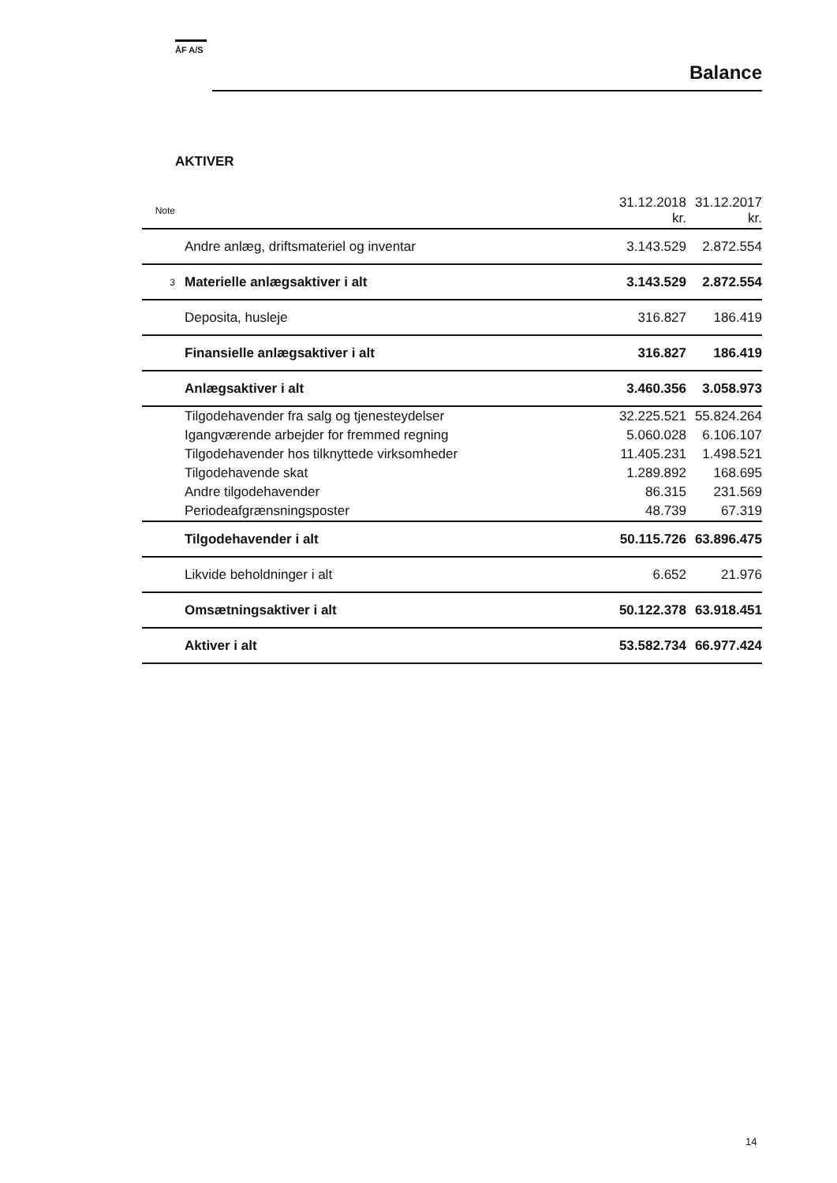ÅF A/S
Balance
AKTIVER
| Note | | 31.12.2018 kr. | 31.12.2017 kr. |
| --- | --- | --- | --- |
| | Andre anlæg, driftsmateriel og inventar | 3.143.529 | 2.872.554 |
| 3 | Materielle anlægsaktiver i alt | 3.143.529 | 2.872.554 |
| | Deposita, husleje | 316.827 | 186.419 |
| | Finansielle anlægsaktiver i alt | 316.827 | 186.419 |
| | Anlægsaktiver i alt | 3.460.356 | 3.058.973 |
| | Tilgodehavender fra salg og tjenesteydelser | 32.225.521 | 55.824.264 |
| | Igangværende arbejder for fremmed regning | 5.060.028 | 6.106.107 |
| | Tilgodehavender hos tilknyttede virksomheder | 11.405.231 | 1.498.521 |
| | Tilgodehavende skat | 1.289.892 | 168.695 |
| | Andre tilgodehavender | 86.315 | 231.569 |
| | Periodeafgrænsningsposter | 48.739 | 67.319 |
| | Tilgodehavender i alt | 50.115.726 | 63.896.475 |
| | Likvide beholdninger i alt | 6.652 | 21.976 |
| | Omsætningsaktiver i alt | 50.122.378 | 63.918.451 |
| | Aktiver i alt | 53.582.734 | 66.977.424 |
14